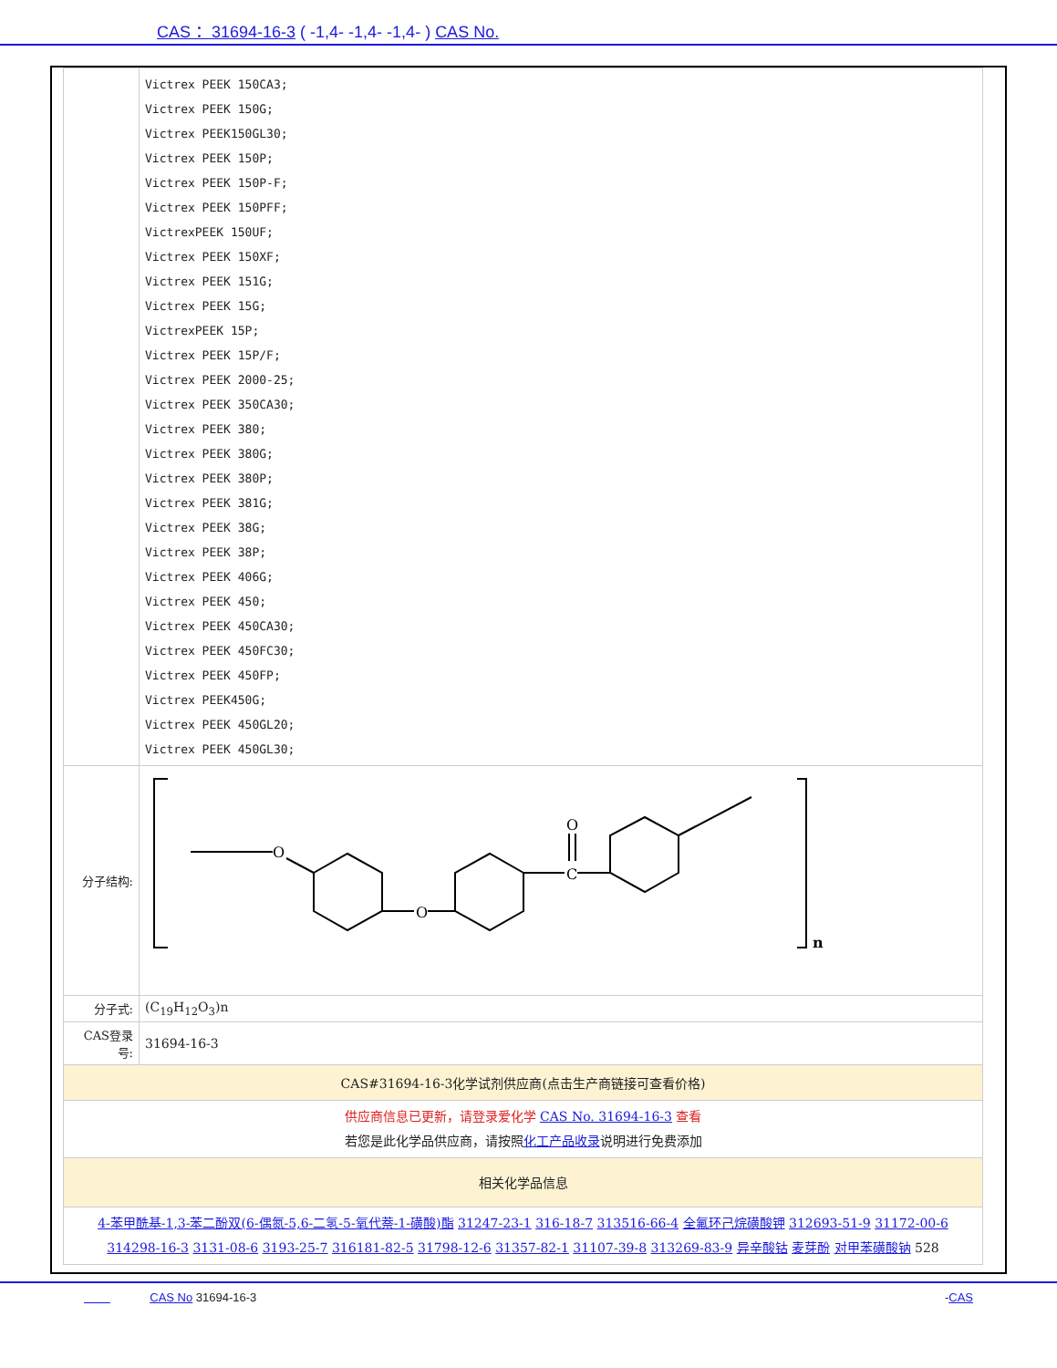CAS ：31694-16-3 ( -1,4- -1,4- -1,4- ) CAS No.
| | Victrex PEEK 150CA3; Victrex PEEK 150G; Victrex PEEK150GL30; Victrex PEEK 150P; Victrex PEEK 150P-F; Victrex PEEK 150PFF; VictrexPEEK 150UF; Victrex PEEK 150XF; Victrex PEEK 151G; Victrex PEEK 15G; VictrexPEEK 15P; Victrex PEEK 15P/F; Victrex PEEK 2000-25; Victrex PEEK 350CA30; Victrex PEEK 380; Victrex PEEK 380G; Victrex PEEK 380P; Victrex PEEK 381G; Victrex PEEK 38G; Victrex PEEK 38P; Victrex PEEK 406G; Victrex PEEK 450; Victrex PEEK 450CA30; Victrex PEEK 450FC30; Victrex PEEK 450FP; Victrex PEEK450G; Victrex PEEK 450GL20; Victrex PEEK 450GL30; |
| 分子结构: | O O C O n |
| 分子式: | (C<sub>19</sub>H<sub>12</sub>O<sub>3</sub>)n |
| CAS登录号: | 31694-16-3 |
| CAS#31694-16-3化学试剂供应商(点击生产商链接可查看价格) | |
| 供应商信息已更新，请登录爱化学 CAS No. 31694-16-3 查看 若您是此化学品供应商，请按照 化工产品收录 说明进行免费添加 | |
| 相关化学品信息 | |
| 4-苯甲酰基-1,3-苯二酚双(6-偶氮-5,6-二氢-5-氧代萘-1-磺酸)酯 31247-23-1 316-18-7 313516-66-4 全氟环己烷磺酸钾 312693-51-9 31172-00-6 314298-16-3 3131-08-6 3193-25-7 316181-82-5 31798-12-6 31357-82-1 31107-39-8 313269-83-9 异辛酸钴 麦芽酚 对甲苯磺酸钠 528 | |
CAS No 31694-16-3 -CAS